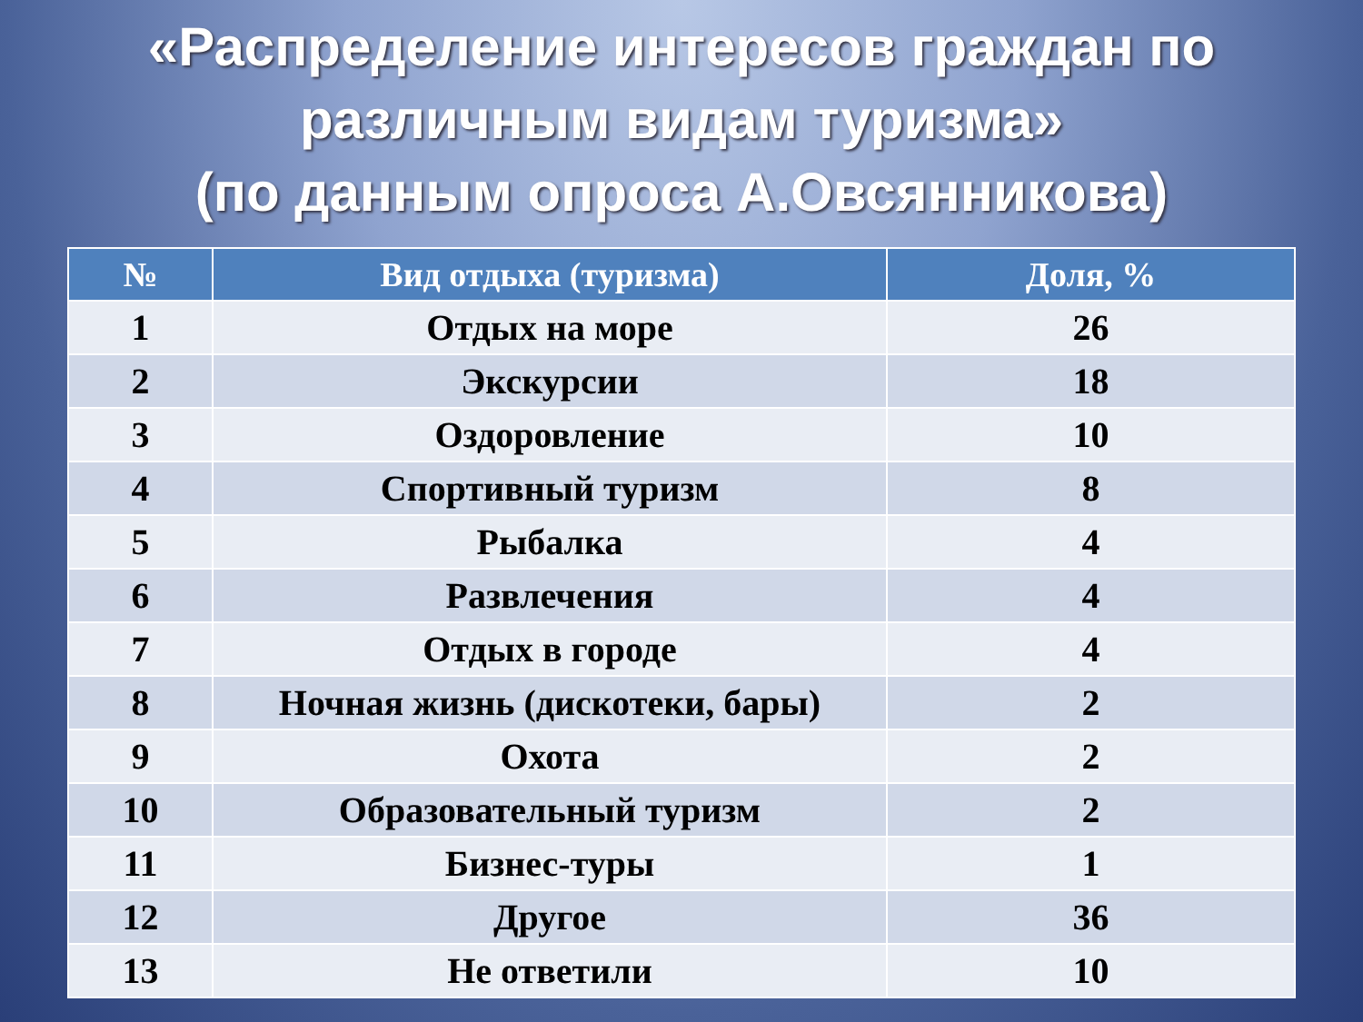«Распределение интересов граждан по различным видам туризма»
(по данным опроса А.Овсянникова)
| № | Вид отдыха (туризма) | Доля, % |
| --- | --- | --- |
| 1 | Отдых на море | 26 |
| 2 | Экскурсии | 18 |
| 3 | Оздоровление | 10 |
| 4 | Спортивный туризм | 8 |
| 5 | Рыбалка | 4 |
| 6 | Развлечения | 4 |
| 7 | Отдых в городе | 4 |
| 8 | Ночная жизнь (дискотеки, бары) | 2 |
| 9 | Охота | 2 |
| 10 | Образовательный туризм | 2 |
| 11 | Бизнес-туры | 1 |
| 12 | Другое | 36 |
| 13 | Не ответили | 10 |